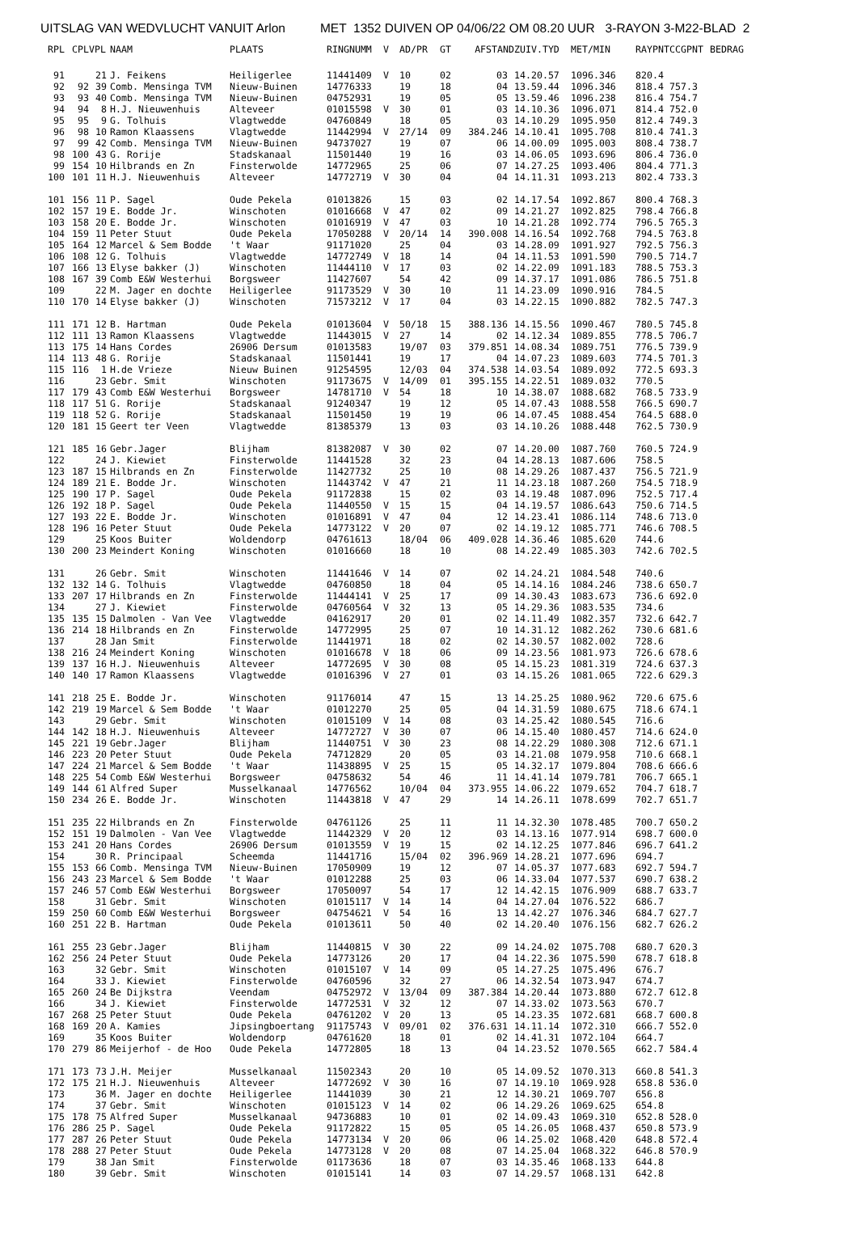UITSLAG VAN WEDVLUCHT VANUIT Arlon MET 1352 DUIVEN OP 04/06/22 OM 08.20 UUR 3-RAYON 3-M22-BLAD 2
| RPL | CPL | VPL | NAAM | PLAATS | RINGNUMM | V | AD/PR | GT | AFSTAND | ZUIV.TYD | MET/MIN | RAYPNT | CCGPNT | BEDRAG |
| --- | --- | --- | --- | --- | --- | --- | --- | --- | --- | --- | --- | --- | --- | --- |
| 91 | | 21 | J. Feikens | Heiligerlee | 11441409 | V | 10 | 02 | 03 | 14.20.57 | 1096.346 | 820.4 | | |
| 92 | 92 | 39 | Comb. Mensinga TVM | Nieuw-Buinen | 14776333 | | 19 | 18 | 04 | 13.59.44 | 1096.346 | 818.4 | 757.3 | |
| 93 | 93 | 40 | Comb. Mensinga TVM | Nieuw-Buinen | 04752931 | | 19 | 05 | 05 | 13.59.46 | 1096.238 | 816.4 | 754.7 | |
| 94 | 94 | 8 | H.J. Nieuwenhuis | Alteveer | 01015598 | V | 30 | 01 | 03 | 14.10.36 | 1096.071 | 814.4 | 752.0 | |
| 95 | 95 | 9 | G. Tolhuis | Vlagtwedde | 04760849 | | 18 | 05 | 03 | 14.10.29 | 1095.950 | 812.4 | 749.3 | |
| 96 | 98 | 10 | Ramon Klaassens | Vlagtwedde | 11442994 | V | 27/14 | 09 | 384.246 | 14.10.41 | 1095.708 | 810.4 | 741.3 | |
| 97 | 99 | 42 | Comb. Mensinga TVM | Nieuw-Buinen | 94737027 | | 19 | 07 | 06 | 14.00.09 | 1095.003 | 808.4 | 738.7 | |
| 98 | 100 | 43 | G. Rorije | Stadskanaal | 11501440 | | 19 | 16 | 03 | 14.06.05 | 1093.696 | 806.4 | 736.0 | |
| 99 | 154 | 10 | Hilbrands en Zn | Finsterwolde | 14772965 | | 25 | 06 | 07 | 14.27.25 | 1093.406 | 804.4 | 771.3 | |
| 100 | 101 | 11 | H.J. Nieuwenhuis | Alteveer | 14772719 | V | 30 | 04 | 04 | 14.11.31 | 1093.213 | 802.4 | 733.3 | |
| 101 | 156 | 11 | P. Sagel | Oude Pekela | 01013826 | | 15 | 03 | 02 | 14.17.54 | 1092.867 | 800.4 | 768.3 | |
| 102 | 157 | 19 | E. Bodde Jr. | Winschoten | 01016668 | V | 47 | 02 | 09 | 14.21.27 | 1092.825 | 798.4 | 766.8 | |
| 103 | 158 | 20 | E. Bodde Jr. | Winschoten | 01016919 | V | 47 | 03 | 10 | 14.21.28 | 1092.774 | 796.5 | 765.3 | |
| 104 | 159 | 11 | Peter Stuut | Oude Pekela | 17050288 | V | 20/14 | 14 | 390.008 | 14.16.54 | 1092.768 | 794.5 | 763.8 | |
| 105 | 164 | 12 | Marcel & Sem Bodde | 't Waar | 91171020 | | 25 | 04 | 03 | 14.28.09 | 1091.927 | 792.5 | 756.3 | |
| 106 | 108 | 12 | G. Tolhuis | Vlagtwedde | 14772749 | V | 18 | 14 | 04 | 14.11.53 | 1091.590 | 790.5 | 714.7 | |
| 107 | 166 | 13 | Elyse bakker (J) | Winschoten | 11444110 | V | 17 | 03 | 02 | 14.22.09 | 1091.183 | 788.5 | 753.3 | |
| 108 | 167 | 39 | Comb E&W Westerhui | Borgsweer | 11427607 | | 54 | 42 | 09 | 14.37.17 | 1091.086 | 786.5 | 751.8 | |
| 109 | | 22 | M. Jager en dochte | Heiligerlee | 91173529 | V | 30 | 10 | 11 | 14.23.09 | 1090.916 | 784.5 | | |
| 110 | 170 | 14 | Elyse bakker (J) | Winschoten | 71573212 | V | 17 | 04 | 03 | 14.22.15 | 1090.882 | 782.5 | 747.3 | |
| 111 | 171 | 12 | B. Hartman | Oude Pekela | 01013604 | V | 50/18 | 15 | 388.136 | 14.15.56 | 1090.467 | 780.5 | 745.8 | |
| 112 | 111 | 13 | Ramon Klaassens | Vlagtwedde | 11443015 | V | 27 | 14 | 02 | 14.12.34 | 1089.855 | 778.5 | 706.7 | |
| 113 | 175 | 14 | Hans Cordes | 26906 Dersum | 01013583 | | 19/07 | 03 | 379.851 | 14.08.34 | 1089.751 | 776.5 | 739.9 | |
| 114 | 113 | 48 | G. Rorije | Stadskanaal | 11501441 | | 19 | 17 | 04 | 14.07.23 | 1089.603 | 774.5 | 701.3 | |
| 115 | 116 | 1 | H.de Vrieze | Nieuw Buinen | 91254595 | | 12/03 | 04 | 374.538 | 14.03.54 | 1089.092 | 772.5 | 693.3 | |
| 116 | | 23 | Gebr. Smit | Winschoten | 91173675 | V | 14/09 | 01 | 395.155 | 14.22.51 | 1089.032 | 770.5 | | |
| 117 | 179 | 43 | Comb E&W Westerhui | Borgsweer | 14781710 | V | 54 | 18 | 10 | 14.38.07 | 1088.682 | 768.5 | 733.9 | |
| 118 | 117 | 51 | G. Rorije | Stadskanaal | 91240347 | | 19 | 12 | 05 | 14.07.43 | 1088.558 | 766.5 | 690.7 | |
| 119 | 118 | 52 | G. Rorije | Stadskanaal | 11501450 | | 19 | 19 | 06 | 14.07.45 | 1088.454 | 764.5 | 688.0 | |
| 120 | 181 | 15 | Geert ter Veen | Vlagtwedde | 81385379 | | 13 | 03 | 03 | 14.10.26 | 1088.448 | 762.5 | 730.9 | |
| 121 | 185 | 16 | Gebr.Jager | Blijham | 81382087 | V | 30 | 02 | 07 | 14.20.00 | 1087.760 | 760.5 | 724.9 | |
| 122 | | 24 | J. Kiewiet | Finsterwolde | 11441528 | | 32 | 23 | 04 | 14.28.13 | 1087.606 | 758.5 | | |
| 123 | 187 | 15 | Hilbrands en Zn | Finsterwolde | 11427732 | | 25 | 10 | 08 | 14.29.26 | 1087.437 | 756.5 | 721.9 | |
| 124 | 189 | 21 | E. Bodde Jr. | Winschoten | 11443742 | V | 47 | 21 | 11 | 14.23.18 | 1087.260 | 754.5 | 718.9 | |
| 125 | 190 | 17 | P. Sagel | Oude Pekela | 91172838 | | 15 | 02 | 03 | 14.19.48 | 1087.096 | 752.5 | 717.4 | |
| 126 | 192 | 18 | P. Sagel | Oude Pekela | 11440550 | V | 15 | 15 | 04 | 14.19.57 | 1086.643 | 750.6 | 714.5 | |
| 127 | 193 | 22 | E. Bodde Jr. | Winschoten | 01016891 | V | 47 | 04 | 12 | 14.23.41 | 1086.114 | 748.6 | 713.0 | |
| 128 | 196 | 16 | Peter Stuut | Oude Pekela | 14773122 | V | 20 | 07 | 02 | 14.19.12 | 1085.771 | 746.6 | 708.5 | |
| 129 | | 25 | Koos Buiter | Woldendorp | 04761613 | | 18/04 | 06 | 409.028 | 14.36.46 | 1085.620 | 744.6 | | |
| 130 | 200 | 23 | Meindert Koning | Winschoten | 01016660 | | 18 | 10 | 08 | 14.22.49 | 1085.303 | 742.6 | 702.5 | |
| 131 | | 26 | Gebr. Smit | Winschoten | 11441646 | V | 14 | 07 | 02 | 14.24.21 | 1084.548 | 740.6 | | |
| 132 | 132 | 14 | G. Tolhuis | Vlagtwedde | 04760850 | | 18 | 04 | 05 | 14.14.16 | 1084.246 | 738.6 | 650.7 | |
| 133 | 207 | 17 | Hilbrands en Zn | Finsterwolde | 11444141 | V | 25 | 17 | 09 | 14.30.43 | 1083.673 | 736.6 | 692.0 | |
| 134 | | 27 | J. Kiewiet | Finsterwolde | 04760564 | V | 32 | 13 | 05 | 14.29.36 | 1083.535 | 734.6 | | |
| 135 | 135 | 15 | Dalmolen - Van Vee | Vlagtwedde | 04162917 | | 20 | 01 | 02 | 14.11.49 | 1082.357 | 732.6 | 642.7 | |
| 136 | 214 | 18 | Hilbrands en Zn | Finsterwolde | 14772995 | | 25 | 07 | 10 | 14.31.12 | 1082.262 | 730.6 | 681.6 | |
| 137 | | 28 | Jan Smit | Finsterwolde | 11441971 | | 18 | 02 | 02 | 14.30.57 | 1082.002 | 728.6 | | |
| 138 | 216 | 24 | Meindert Koning | Winschoten | 01016678 | V | 18 | 06 | 09 | 14.23.56 | 1081.973 | 726.6 | 678.6 | |
| 139 | 137 | 16 | H.J. Nieuwenhuis | Alteveer | 14772695 | V | 30 | 08 | 05 | 14.15.23 | 1081.319 | 724.6 | 637.3 | |
| 140 | 140 | 17 | Ramon Klaassens | Vlagtwedde | 01016396 | V | 27 | 01 | 03 | 14.15.26 | 1081.065 | 722.6 | 629.3 | |
| 141 | 218 | 25 | E. Bodde Jr. | Winschoten | 91176014 | | 47 | 15 | 13 | 14.25.25 | 1080.962 | 720.6 | 675.6 | |
| 142 | 219 | 19 | Marcel & Sem Bodde | 't Waar | 01012270 | | 25 | 05 | 04 | 14.31.59 | 1080.675 | 718.6 | 674.1 | |
| 143 | | 29 | Gebr. Smit | Winschoten | 01015109 | V | 14 | 08 | 03 | 14.25.42 | 1080.545 | 716.6 | | |
| 144 | 142 | 18 | H.J. Nieuwenhuis | Alteveer | 14772727 | V | 30 | 07 | 06 | 14.15.40 | 1080.457 | 714.6 | 624.0 | |
| 145 | 221 | 19 | Gebr.Jager | Blijham | 11440751 | V | 30 | 23 | 08 | 14.22.29 | 1080.308 | 712.6 | 671.1 | |
| 146 | 223 | 20 | Peter Stuut | Oude Pekela | 74712829 | | 20 | 05 | 03 | 14.21.08 | 1079.958 | 710.6 | 668.1 | |
| 147 | 224 | 21 | Marcel & Sem Bodde | 't Waar | 11438895 | V | 25 | 15 | 05 | 14.32.17 | 1079.804 | 708.6 | 666.6 | |
| 148 | 225 | 54 | Comb E&W Westerhui | Borgsweer | 04758632 | | 54 | 46 | 11 | 14.41.14 | 1079.781 | 706.7 | 665.1 | |
| 149 | 144 | 61 | Alfred Super | Musselkanaal | 14776562 | | 10/04 | 04 | 373.955 | 14.06.22 | 1079.652 | 704.7 | 618.7 | |
| 150 | 234 | 26 | E. Bodde Jr. | Winschoten | 11443818 | V | 47 | 29 | 14 | 14.26.11 | 1078.699 | 702.7 | 651.7 | |
| 151 | 235 | 22 | Hilbrands en Zn | Finsterwolde | 04761126 | | 25 | 11 | 11 | 14.32.30 | 1078.485 | 700.7 | 650.2 | |
| 152 | 151 | 19 | Dalmolen - Van Vee | Vlagtwedde | 11442329 | V | 20 | 12 | 03 | 14.13.16 | 1077.914 | 698.7 | 600.0 | |
| 153 | 241 | 20 | Hans Cordes | 26906 Dersum | 01013559 | V | 19 | 15 | 02 | 14.12.25 | 1077.846 | 696.7 | 641.2 | |
| 154 | | 30 | R. Principaal | Scheemda | 11441716 | | 15/04 | 02 | 396.969 | 14.28.21 | 1077.696 | 694.7 | | |
| 155 | 153 | 66 | Comb. Mensinga TVM | Nieuw-Buinen | 17050909 | | 19 | 12 | 07 | 14.05.37 | 1077.683 | 692.7 | 594.7 | |
| 156 | 243 | 23 | Marcel & Sem Bodde | 't Waar | 01012288 | | 25 | 03 | 06 | 14.33.04 | 1077.537 | 690.7 | 638.2 | |
| 157 | 246 | 57 | Comb E&W Westerhui | Borgsweer | 17050097 | | 54 | 17 | 12 | 14.42.15 | 1076.909 | 688.7 | 633.7 | |
| 158 | | 31 | Gebr. Smit | Winschoten | 01015117 | V | 14 | 14 | 04 | 14.27.04 | 1076.522 | 686.7 | | |
| 159 | 250 | 60 | Comb E&W Westerhui | Borgsweer | 04754621 | V | 54 | 16 | 13 | 14.42.27 | 1076.346 | 684.7 | 627.7 | |
| 160 | 251 | 22 | B. Hartman | Oude Pekela | 01013611 | | 50 | 40 | 02 | 14.20.40 | 1076.156 | 682.7 | 626.2 | |
| 161 | 255 | 23 | Gebr.Jager | Blijham | 11440815 | V | 30 | 22 | 09 | 14.24.02 | 1075.708 | 680.7 | 620.3 | |
| 162 | 256 | 24 | Peter Stuut | Oude Pekela | 14773126 | | 20 | 17 | 04 | 14.22.36 | 1075.590 | 678.7 | 618.8 | |
| 163 | | 32 | Gebr. Smit | Winschoten | 01015107 | V | 14 | 09 | 05 | 14.27.25 | 1075.496 | 676.7 | | |
| 164 | | 33 | J. Kiewiet | Finsterwolde | 04760596 | | 32 | 27 | 06 | 14.32.54 | 1073.947 | 674.7 | | |
| 165 | 260 | 24 | Be Dijkstra | Veendam | 04752972 | V | 13/04 | 09 | 387.384 | 14.20.44 | 1073.880 | 672.7 | 612.8 | |
| 166 | | 34 | J. Kiewiet | Finsterwolde | 14772531 | V | 32 | 12 | 07 | 14.33.02 | 1073.563 | 670.7 | | |
| 167 | 268 | 25 | Peter Stuut | Oude Pekela | 04761202 | V | 20 | 13 | 05 | 14.23.35 | 1072.681 | 668.7 | 600.8 | |
| 168 | 169 | 20 | A. Kamies | Jipsingboertang | 91175743 | V | 09/01 | 02 | 376.631 | 14.11.14 | 1072.310 | 666.7 | 552.0 | |
| 169 | | 35 | Koos Buiter | Woldendorp | 04761620 | | 18 | 01 | 02 | 14.41.31 | 1072.104 | 664.7 | | |
| 170 | 279 | 86 | Meijerhof - de Hoo | Oude Pekela | 14772805 | | 18 | 13 | 04 | 14.23.52 | 1070.565 | 662.7 | 584.4 | |
| 171 | 173 | 73 | J.H. Meijer | Musselkanaal | 11502343 | | 20 | 10 | 05 | 14.09.52 | 1070.313 | 660.8 | 541.3 | |
| 172 | 175 | 21 | H.J. Nieuwenhuis | Alteveer | 14772692 | V | 30 | 16 | 07 | 14.19.10 | 1069.928 | 658.8 | 536.0 | |
| 173 | | 36 | M. Jager en dochte | Heiligerlee | 11441039 | | 30 | 21 | 12 | 14.30.21 | 1069.707 | 656.8 | | |
| 174 | | 37 | Gebr. Smit | Winschoten | 01015123 | V | 14 | 02 | 06 | 14.29.26 | 1069.625 | 654.8 | | |
| 175 | 178 | 75 | Alfred Super | Musselkanaal | 94736883 | | 10 | 01 | 02 | 14.09.43 | 1069.310 | 652.8 | 528.0 | |
| 176 | 286 | 25 | P. Sagel | Oude Pekela | 91172822 | | 15 | 05 | 05 | 14.26.05 | 1068.437 | 650.8 | 573.9 | |
| 177 | 287 | 26 | Peter Stuut | Oude Pekela | 14773134 | V | 20 | 06 | 06 | 14.25.02 | 1068.420 | 648.8 | 572.4 | |
| 178 | 288 | 27 | Peter Stuut | Oude Pekela | 14773128 | V | 20 | 08 | 07 | 14.25.04 | 1068.322 | 646.8 | 570.9 | |
| 179 | | 38 | Jan Smit | Finsterwolde | 01173636 | | 18 | 07 | 03 | 14.35.46 | 1068.133 | 644.8 | | |
| 180 | | 39 | Gebr. Smit | Winschoten | 01015141 | | 14 | 03 | 07 | 14.29.57 | 1068.131 | 642.8 | | |